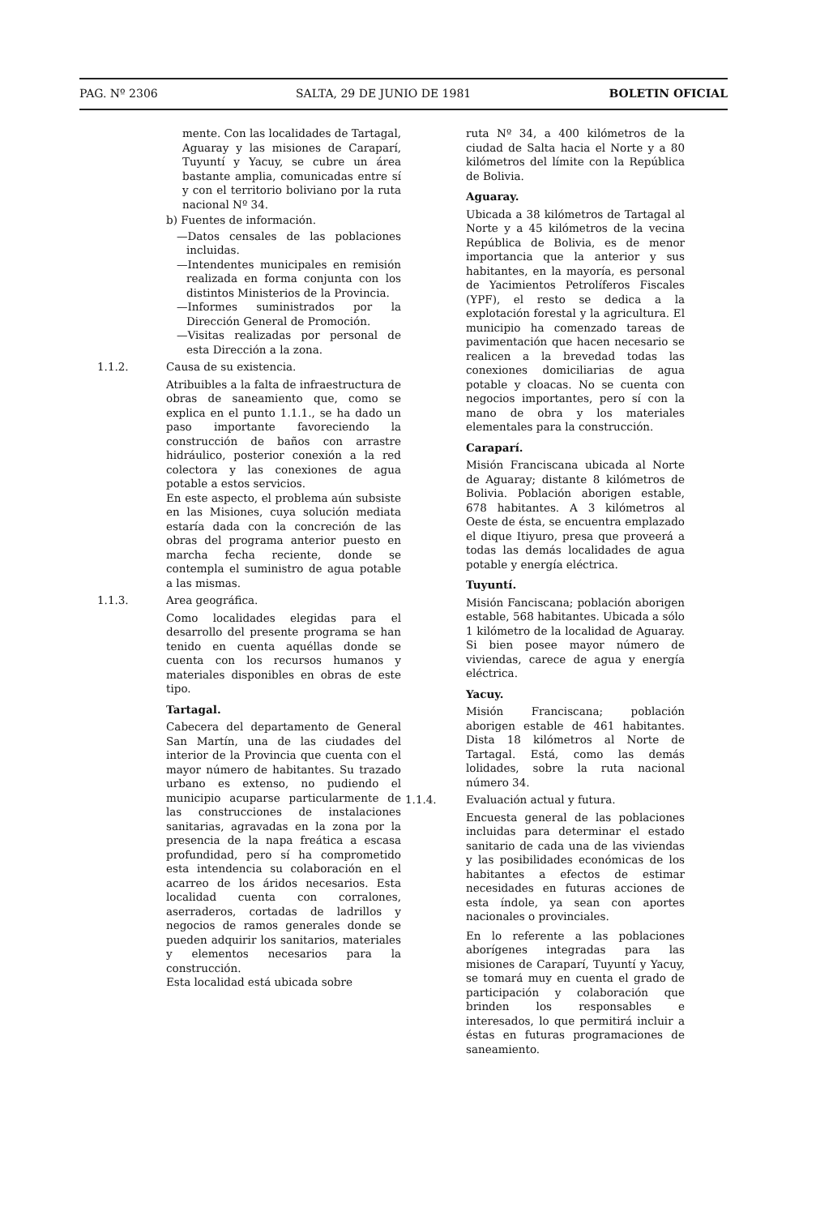PAG. Nº 2306 SALTA, 29 DE JUNIO DE 1981 BOLETIN OFICIAL
mente. Con las localidades de Tartagal, Aguaray y las misiones de Caraparí, Tuyuntí y Yacuy, se cubre un área bastante amplia, comunicadas entre sí y con el territorio boliviano por la ruta nacional Nº 34.
b) Fuentes de información.
—Datos censales de las poblaciones incluidas.
—Intendentes municipales en remisión realizada en forma conjunta con los distintos Ministerios de la Provincia.
—Informes suministrados por la Dirección General de Promoción.
—Visitas realizadas por personal de esta Dirección a la zona.
1.1.2. Causa de su existencia.
Atribuibles a la falta de infraestructura de obras de saneamiento que, como se explica en el punto 1.1.1., se ha dado un paso importante favoreciendo la construcción de baños con arrastre hidráulico, posterior conexión a la red colectora y las conexiones de agua potable a estos servicios.
En este aspecto, el problema aún subsiste en las Misiones, cuya solución mediata estaría dada con la concreción de las obras del programa anterior puesto en marcha fecha reciente, donde se contempla el suministro de agua potable a las mismas.
1.1.3. Area geográfica.
Como localidades elegidas para el desarrollo del presente programa se han tenido en cuenta aquéllas donde se cuenta con los recursos humanos y materiales disponibles en obras de este tipo.
Tartagal.
Cabecera del departamento de General San Martín, una de las ciudades del interior de la Provincia que cuenta con el mayor número de habitantes. Su trazado urbano es extenso, no pudiendo el municipio acuparse particularmente de las construcciones de instalaciones sanitarias, agravadas en la zona por la presencia de la napa freática a escasa profundidad, pero sí ha comprometido esta intendencia su colaboración en el acarreo de los áridos necesarios. Esta localidad cuenta con corralones, aserraderos, cortadas de ladrillos y negocios de ramos generales donde se pueden adquirir los sanitarios, materiales y elementos necesarios para la construcción.
Esta localidad está ubicada sobre
ruta Nº 34, a 400 kilómetros de la ciudad de Salta hacia el Norte y a 80 kilómetros del límite con la República de Bolivia.
Aguaray.
Ubicada a 38 kilómetros de Tartagal al Norte y a 45 kilómetros de la vecina República de Bolivia, es de menor importancia que la anterior y sus habitantes, en la mayoría, es personal de Yacimientos Petrolíferos Fiscales (YPF), el resto se dedica a la explotación forestal y la agricultura. El municipio ha comenzado tareas de pavimentación que hacen necesario se realicen a la brevedad todas las conexiones domiciliarias de agua potable y cloacas. No se cuenta con negocios importantes, pero sí con la mano de obra y los materiales elementales para la construcción.
Caraparí.
Misión Franciscana ubicada al Norte de Aguaray; distante 8 kilómetros de Bolivia. Población aborigen estable, 678 habitantes. A 3 kilómetros al Oeste de ésta, se encuentra emplazado el dique Itiyuro, presa que proveerá a todas las demás localidades de agua potable y energía eléctrica.
Tuyuntí.
Misión Fanciscana; población aborigen estable, 568 habitantes. Ubicada a sólo 1 kilómetro de la localidad de Aguaray. Si bien posee mayor número de viviendas, carece de agua y energía eléctrica.
Yacuy.
Misión Franciscana; población aborigen estable de 461 habitantes. Dista 18 kilómetros al Norte de Tartagal. Está, como las demás lolidades, sobre la ruta nacional número 34.
1.1.4. Evaluación actual y futura.
Encuesta general de las poblaciones incluidas para determinar el estado sanitario de cada una de las viviendas y las posibilidades económicas de los habitantes a efectos de estimar necesidades en futuras acciones de esta índole, ya sean con aportes nacionales o provinciales.
En lo referente a las poblaciones aborígenes integradas para las misiones de Caraparí, Tuyuntí y Yacuy, se tomará muy en cuenta el grado de participación y colaboración que brinden los responsables e interesados, lo que permitirá incluir a éstas en futuras programaciones de saneamiento.